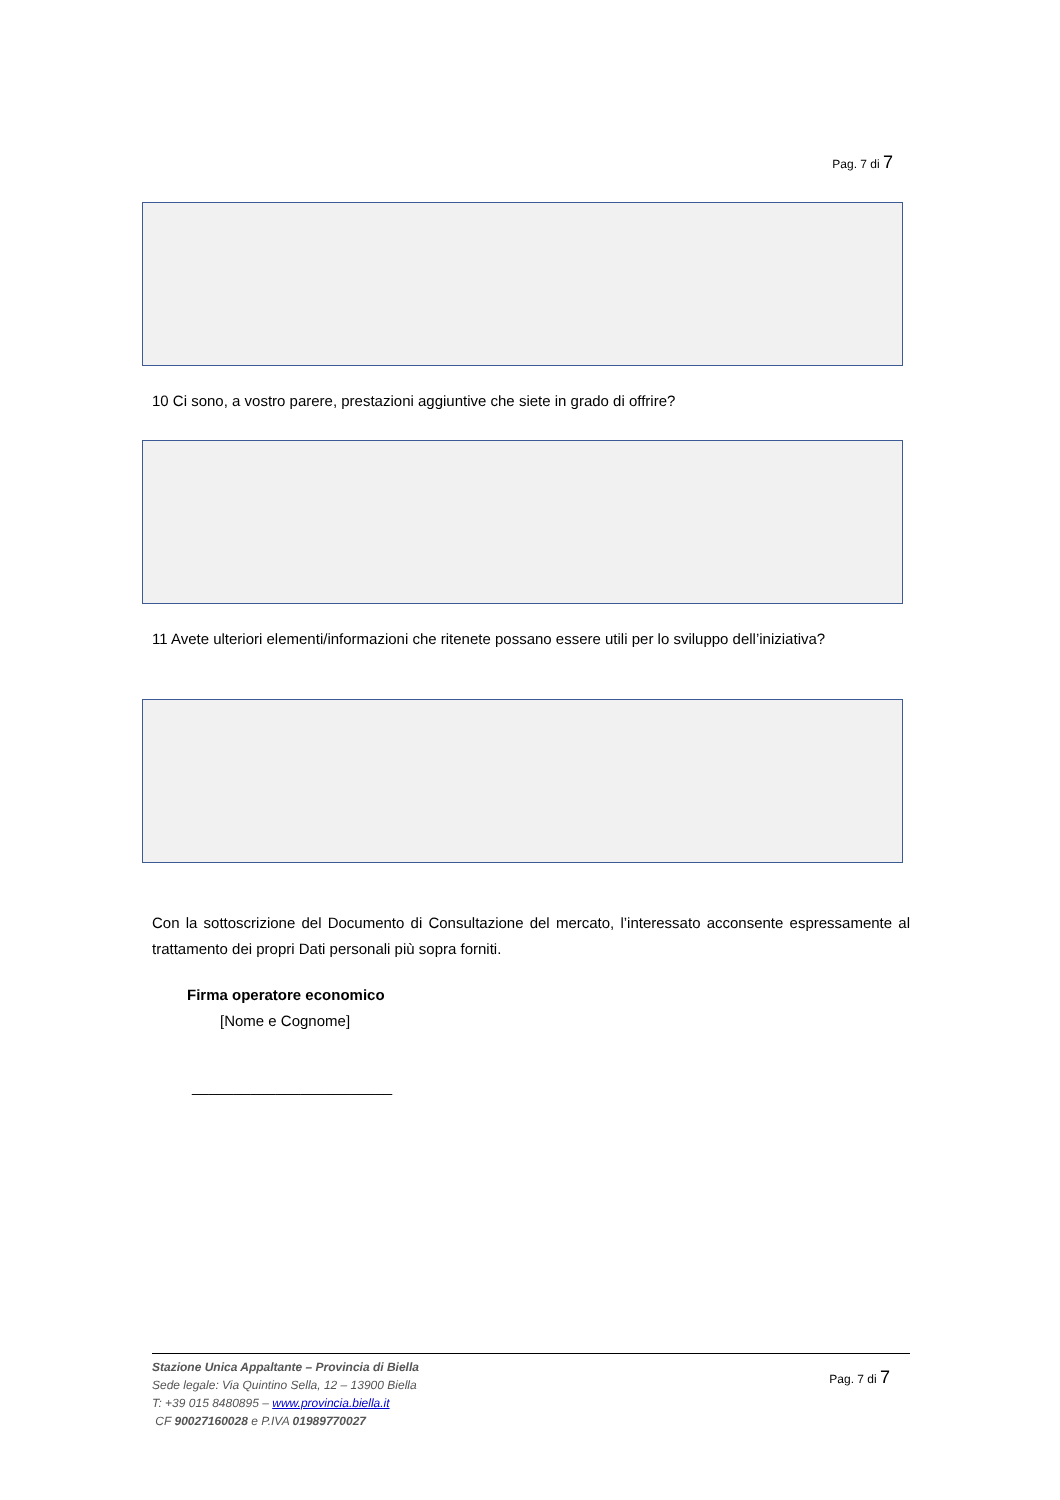Pag. 7 di 7
10 Ci sono, a vostro parere, prestazioni aggiuntive che siete in grado di offrire?
11 Avete ulteriori elementi/informazioni che ritenete possano essere utili per lo sviluppo dell’iniziativa?
Con la sottoscrizione del Documento di Consultazione del mercato, l’interessato acconsente espressamente al trattamento dei propri Dati personali più sopra forniti.
Firma operatore economico
[Nome e Cognome]
________________________
Stazione Unica Appaltante – Provincia di Biella
Sede legale: Via Quintino Sella, 12 – 13900 Biella
T: +39 015 8480895 – www.provincia.biella.it
CF 90027160028 e P.IVA 01989770027
Pag. 7 di 7